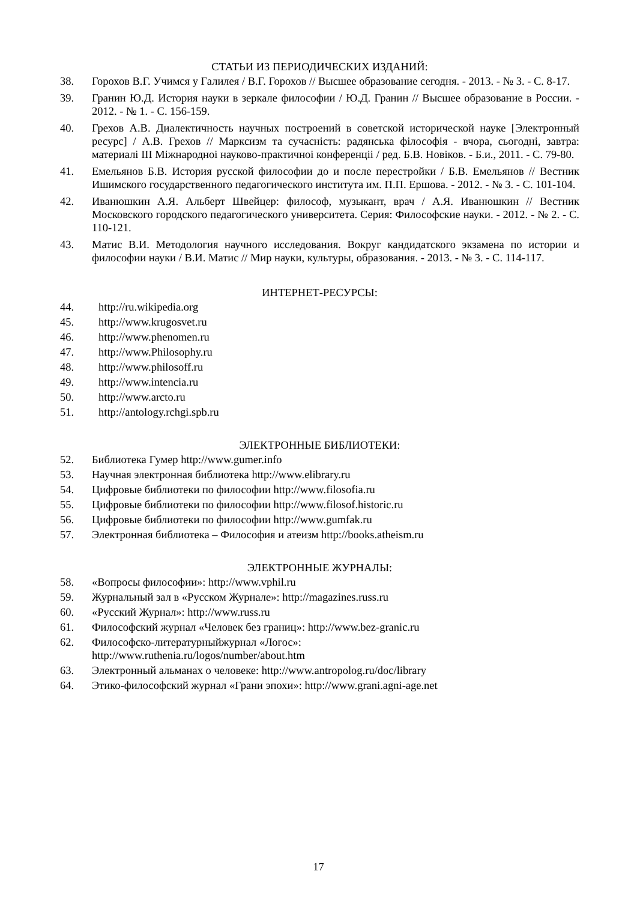СТАТЬИ ИЗ ПЕРИОДИЧЕСКИХ ИЗДАНИЙ:
38. Горохов В.Г. Учимся у Галилея / В.Г. Горохов // Высшее образование сегодня. - 2013. - № 3. - С. 8-17.
39. Гранин Ю.Д. История науки в зеркале философии / Ю.Д. Гранин // Высшее образование в России. - 2012. - № 1. - С. 156-159.
40. Грехов А.В. Диалектичность научных построений в советской исторической науке [Электронный ресурс] / А.В. Грехов // Марксизм та сучасність: радянська філософія - вчора, сьогодні, завтра: материалі ІІІ Міжнародноі науково-практичноі конференціі / ред. Б.В. Новіков. - Б.и., 2011. - С. 79-80.
41. Емельянов Б.В. История русской философии до и после перестройки / Б.В. Емельянов // Вестник Ишимского государственного педагогического института им. П.П. Ершова. - 2012. - № 3. - С. 101-104.
42. Иванюшкин А.Я. Альберт Швейцер: философ, музыкант, врач / А.Я. Иванюшкин // Вестник Московского городского педагогического университета. Серия: Философские науки. - 2012. - № 2. - С. 110-121.
43. Матис В.И. Методология научного исследования. Вокруг кандидатского экзамена по истории и философии науки / В.И. Матис // Мир науки, культуры, образования. - 2013. - № 3. - С. 114-117.
ИНТЕРНЕТ-РЕСУРСЫ:
44. http://ru.wikipedia.org
45. http://www.krugosvet.ru
46. http://www.phenomen.ru
47. http://www.Philosophy.ru
48. http://www.philosoff.ru
49. http://www.intencia.ru
50. http://www.arcto.ru
51. http://antology.rchgi.spb.ru
ЭЛЕКТРОННЫЕ БИБЛИОТЕКИ:
52. Библиотека Гумер http://www.gumer.info
53. Научная электронная библиотека http://www.elibrary.ru
54. Цифровые библиотеки по философии http://www.filosofia.ru
55. Цифровые библиотеки по философии http://www.filosof.historic.ru
56. Цифровые библиотеки по философии http://www.gumfak.ru
57. Электронная библиотека – Философия и атеизм http://books.atheism.ru
ЭЛЕКТРОННЫЕ ЖУРНАЛЫ:
58. «Вопросы философии»: http://www.vphil.ru
59. Журнальный зал в «Русском Журнале»: http://magazines.russ.ru
60. «Русский Журнал»: http://www.russ.ru
61. Философский журнал «Человек без границ»: http://www.bez-granic.ru
62. Философско-литературныйжурнал «Логос»:
http://www.ruthenia.ru/logos/number/about.htm
63. Электронный альманах о человеке: http://www.antropolog.ru/doc/library
64. Этико-философский журнал «Грани эпохи»: http://www.grani.agni-age.net
17